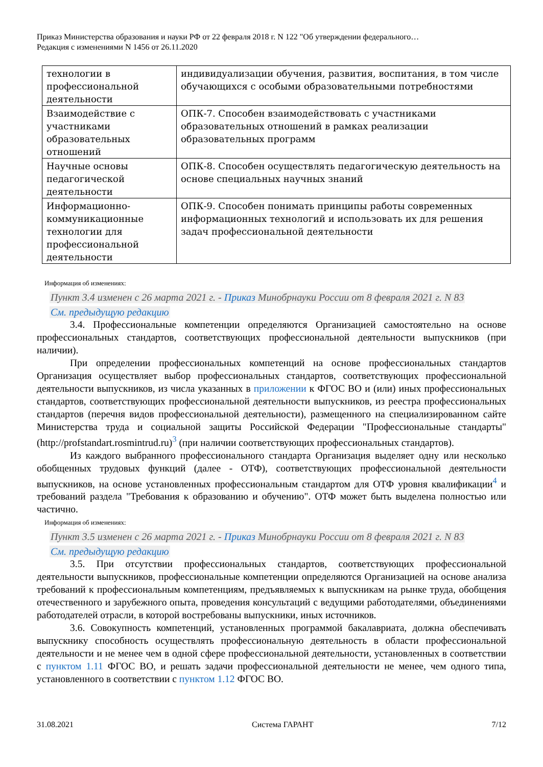Приказ Министерства образования и науки РФ от 22 февраля 2018 г. N 122 "Об утверждении федерального…
Редакция с изменениями N 1456 от 26.11.2020
| технологии в профессиональной деятельности | индивидуализации обучения, развития, воспитания, в том числе обучающихся с особыми образовательными потребностями |
| Взаимодействие с участниками образовательных отношений | ОПК-7. Способен взаимодействовать с участниками образовательных отношений в рамках реализации образовательных программ |
| Научные основы педагогической деятельности | ОПК-8. Способен осуществлять педагогическую деятельность на основе специальных научных знаний |
| Информационно-коммуникационные технологии для профессиональной деятельности | ОПК-9. Способен понимать принципы работы современных информационных технологий и использовать их для решения задач профессиональной деятельности |
Информация об изменениях:
Пункт 3.4 изменен с 26 марта 2021 г. - Приказ Минобрнауки России от 8 февраля 2021 г. N 83
См. предыдущую редакцию
3.4. Профессиональные компетенции определяются Организацией самостоятельно на основе профессиональных стандартов, соответствующих профессиональной деятельности выпускников (при наличии).
При определении профессиональных компетенций на основе профессиональных стандартов Организация осуществляет выбор профессиональных стандартов, соответствующих профессиональной деятельности выпускников, из числа указанных в приложении к ФГОС ВО и (или) иных профессиональных стандартов, соответствующих профессиональной деятельности выпускников, из реестра профессиональных стандартов (перечня видов профессиональной деятельности), размещенного на специализированном сайте Министерства труда и социальной защиты Российской Федерации "Профессиональные стандарты" (http://profstandart.rosmintrud.ru)<sup>3</sup> (при наличии соответствующих профессиональных стандартов).
Из каждого выбранного профессионального стандарта Организация выделяет одну или несколько обобщенных трудовых функций (далее - ОТФ), соответствующих профессиональной деятельности выпускников, на основе установленных профессиональным стандартом для ОТФ уровня квалификации<sup>4</sup> и требований раздела "Требования к образованию и обучению". ОТФ может быть выделена полностью или частично.
Информация об изменениях:
Пункт 3.5 изменен с 26 марта 2021 г. - Приказ Минобрнауки России от 8 февраля 2021 г. N 83
См. предыдущую редакцию
3.5. При отсутствии профессиональных стандартов, соответствующих профессиональной деятельности выпускников, профессиональные компетенции определяются Организацией на основе анализа требований к профессиональным компетенциям, предъявляемых к выпускникам на рынке труда, обобщения отечественного и зарубежного опыта, проведения консультаций с ведущими работодателями, объединениями работодателей отрасли, в которой востребованы выпускники, иных источников.
3.6. Совокупность компетенций, установленных программой бакалавриата, должна обеспечивать выпускнику способность осуществлять профессиональную деятельность в области профессиональной деятельности и не менее чем в одной сфере профессиональной деятельности, установленных в соответствии с пунктом 1.11 ФГОС ВО, и решать задачи профессиональной деятельности не менее, чем одного типа, установленного в соответствии с пунктом 1.12 ФГОС ВО.
31.08.2021 Система ГАРАНТ 7/12